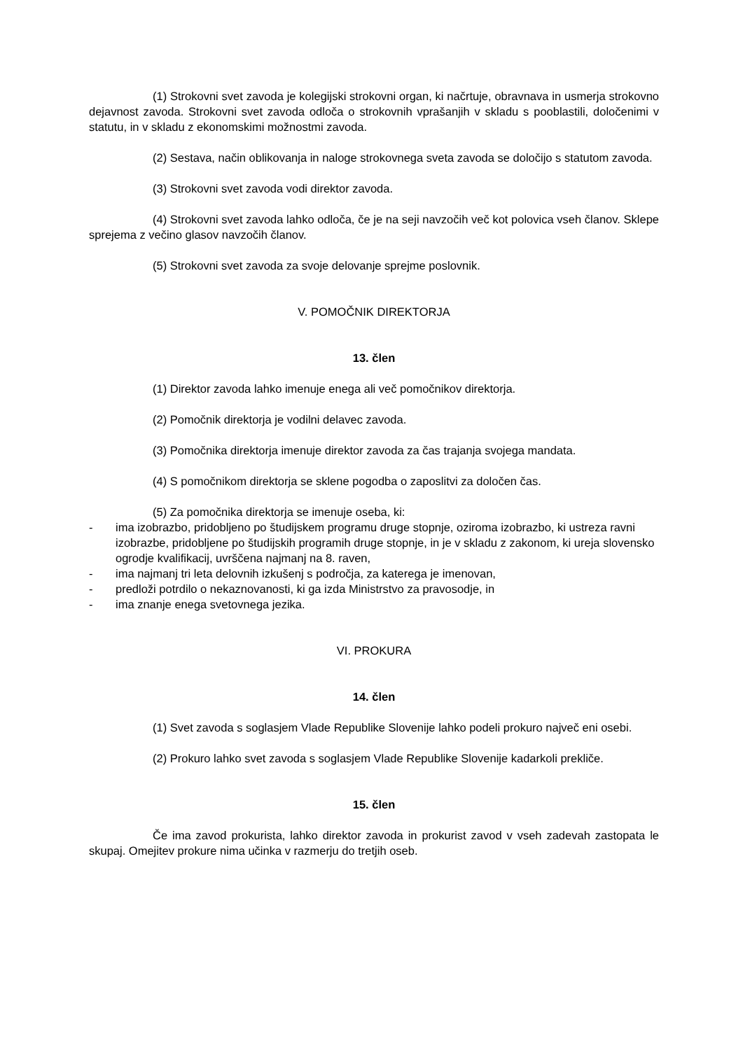(1) Strokovni svet zavoda je kolegijski strokovni organ, ki načrtuje, obravnava in usmerja strokovno dejavnost zavoda. Strokovni svet zavoda odloča o strokovnih vprašanjih v skladu s pooblastili, določenimi v statutu, in v skladu z ekonomskimi možnostmi zavoda.
(2) Sestava, način oblikovanja in naloge strokovnega sveta zavoda se določijo s statutom zavoda.
(3) Strokovni svet zavoda vodi direktor zavoda.
(4) Strokovni svet zavoda lahko odloča, če je na seji navzočih več kot polovica vseh članov. Sklepe sprejema z večino glasov navzočih članov.
(5) Strokovni svet zavoda za svoje delovanje sprejme poslovnik.
V. POMOČNIK DIREKTORJA
13. člen
(1) Direktor zavoda lahko imenuje enega ali več pomočnikov direktorja.
(2) Pomočnik direktorja je vodilni delavec zavoda.
(3) Pomočnika direktorja imenuje direktor zavoda za čas trajanja svojega mandata.
(4) S pomočnikom direktorja se sklene pogodba o zaposlitvi za določen čas.
(5) Za pomočnika direktorja se imenuje oseba, ki:
- ima izobrazbo, pridobljeno po študijskem programu druge stopnje, oziroma izobrazbo, ki ustreza ravni izobrazbe, pridobljene po študijskih programih druge stopnje, in je v skladu z zakonom, ki ureja slovensko ogrodje kvalifikacij, uvrščena najmanj na 8. raven,
- ima najmanj tri leta delovnih izkušenj s področja, za katerega je imenovan,
- predloži potrdilo o nekaznovanosti, ki ga izda Ministrstvo za pravosodje, in
- ima znanje enega svetovnega jezika.
VI. PROKURA
14. člen
(1) Svet zavoda s soglasjem Vlade Republike Slovenije lahko podeli prokuro največ eni osebi.
(2) Prokuro lahko svet zavoda s soglasjem Vlade Republike Slovenije kadarkoli prekliče.
15. člen
Če ima zavod prokurista, lahko direktor zavoda in prokurist zavod v vseh zadevah zastopata le skupaj. Omejitev prokure nima učinka v razmerju do tretjih oseb.